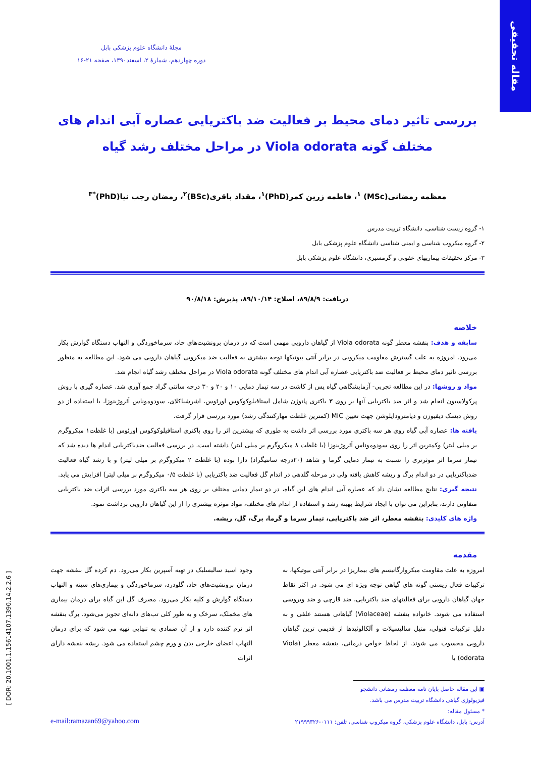مقاله تحقیقی
مجلهٔ دانشگاه علوم پزشکی بابل
دوره چهاردهم، شمارهٔ ۲، اسفند۱۳۹۰، صفحه ۲۱-۱۶
بررسی تاثیر دمای محیط بر فعالیت ضد باکتریایی عصاره آبی اندام های
مختلف گونه Viola odorata در مراحل مختلف رشد گیاه
معظمه رمضانی(MSc) <sup>۱</sup>، فاطمه زرین کمر(PhD)<sup>۱</sup>، مقداد باقری(BSc)<sup>۲</sup>، رمضان رجب نیا(PhD)<sup>*۳</sup>
۱- گروه زیست شناسی، دانشگاه تربیت مدرس
۲- گروه میکروب شناسی و ایمنی شناسی دانشگاه علوم پزشکی بابل
۳- مرکز تحقیقات بیماریهای عفونی و گرمسیری، دانشگاه علوم پزشکی بابل
دریافت: ۸۹/۸/۹، اصلاح: ۸۹/۱۰/۱۴، پذیرش: ۹۰/۸/۱۸
خلاصه
سابقه و هدف: بنفشه معطر گونه Viola odorata از گیاهان دارویی مهمی است که در درمان برونشیت‌های حاد، سرماخوردگی و التهاب دستگاه گوارش بکار می‌رود. امروزه به علت گسترش مقاومت میکروبی در برابر آنتی بیوتیکها توجه بیشتری به فعالیت ضد میکروبی گیاهان دارویی می شود. این مطالعه به منظور بررسی تاثیر دمای محیط بر فعالیت ضد باکتریایی عصاره آبی اندام های مختلف گونه Viola odorata در مراحل مختلف رشد گیاه انجام شد.
مواد و روشها: در این مطالعه تجربی- آزمایشگاهی گیاه پس از کاشت در سه تیمار دمایی ۱۰ و ۲۰ و ۳۰ درجه سانتی گراد جمع آوری شد. عصاره گیری با روش پرکولاسیون انجام شد و اثر ضد باکتریایی آنها بر روی ۳ باکتری پاتوژن شامل استافیلوکوکوس اورئوس، اشرشیاکلای، سودوموناس آئروژینوزا، با استفاده از دو روش دیسک دیفیوزن و دیامترودایلوشن جهت تعیین MIC (کمترین غلظت مهارکنندگی رشد) مورد بررسی قرار گرفت.
یافته ها: عصاره آبی گیاه روی هر سه باکتری مورد بررسی اثر داشت به طوری که بیشترین اثر را روی باکتری استافیلوکوکوس اورئوس (با غلظت۱ میکروگرم بر میلی لیتر) وکمترین اثر را روی سودوموناس آئروژینوزا (با غلظت ۸ میکروگرم بر میلی لیتر) داشته است. در بررسی فعالیت ضدباکتریایی اندام ها دیده شد که تیمار سرما اثر موثرتری را نسبت به تیمار دمایی گرما و شاهد (۲۰درجه سانتیگراد) دارا بوده (با غلظت ۲ میکروگرم بر میلی لیتر) و با رشد گیاه فعالیت ضدباکتریایی در دو اندام برگ و ریشه کاهش یافته ولی در مرحله گلدهی در اندام گل فعالیت ضد باکتریایی (با غلظت ۰/۵ میکروگرم بر میلی لیتر) افزایش می یابد.
نتیجه گیری: نتایج مطالعه نشان داد که عصاره آبی اندام های این گیاه، در دو تیمار دمایی مختلف بر روی هر سه باکتری مورد بررسی اثرات ضد باکتریایی متفاوتی دارند، بنابراین می توان با ایجاد شرایط بهینه رشد و استفاده از اندام های مختلف، مواد موثره بیشتری را از این گیاهان دارویی برداشت نمود.
واژه های کلیدی: بنفشه معطر، اثر ضد باکتریایی، تیمار سرما و گرما، برگ، گل، ریشه.
مقدمه
امروزه به علت مقاومت میکروارگانیسم های بیماریزا در برابر آنتی بیوتیکها، به ترکیبات فعال زیستی گونه های گیاهی توجه ویژه ای می شود. در اکثر نقاط جهان گیاهان دارویی برای فعالیتهای ضد باکتریایی، ضد قارچی و ضد ویروسی استفاده می شوند. خانواده بنفشه (Violaceae) گیاهانی هستند علفی و به دلیل ترکیبات فنولی، متیل سالیسیلات و آلکالوئیدها از قدیمی ترین گیاهان دارویی محسوب می شوند. از لحاظ خواص درمانی، بنفشه معطر (Viola odorata) با
وجود اسید سالیسلیک در تهیه آسپرین بکار می‌رود. دم کرده گل بنفشه جهت درمان برونشیت‌های حاد، گلودرد، سرماخوردگی و بیماری‌های سینه و التهاب دستگاه گوارش و کلیه بکار می‌رود. مصرف گل این گیاه برای درمان بیماری های مخملک، سرخک و به طور کلی تب‌های دانه‌ای تجویز می‌شود. برگ بنفشه اثر نرم کننده دارد و از آن ضمادی به تنهایی تهیه می شود که برای درمان التهاب اعضای خارجی بدن و ورم چشم استفاده می شود. ریشه بنفشه دارای اثرات
▣ این مقاله حاصل پایان نامه معظمه رمضانی دانشجو فیزیولوژی گیاهی دانشگاه تربیت مدرس می باشد.
* مسئول مقاله:
آدرس: بابل، دانشگاه علوم پزشکی، گروه میکروب شناسی، تلفن: ۰۱۱۱-۲۱۹۹۹۳۲۶ e-mail:ramazan69@yahoo.com
[ DOR: 20.1001.1.15614107.1390.14.2.2.6 ]